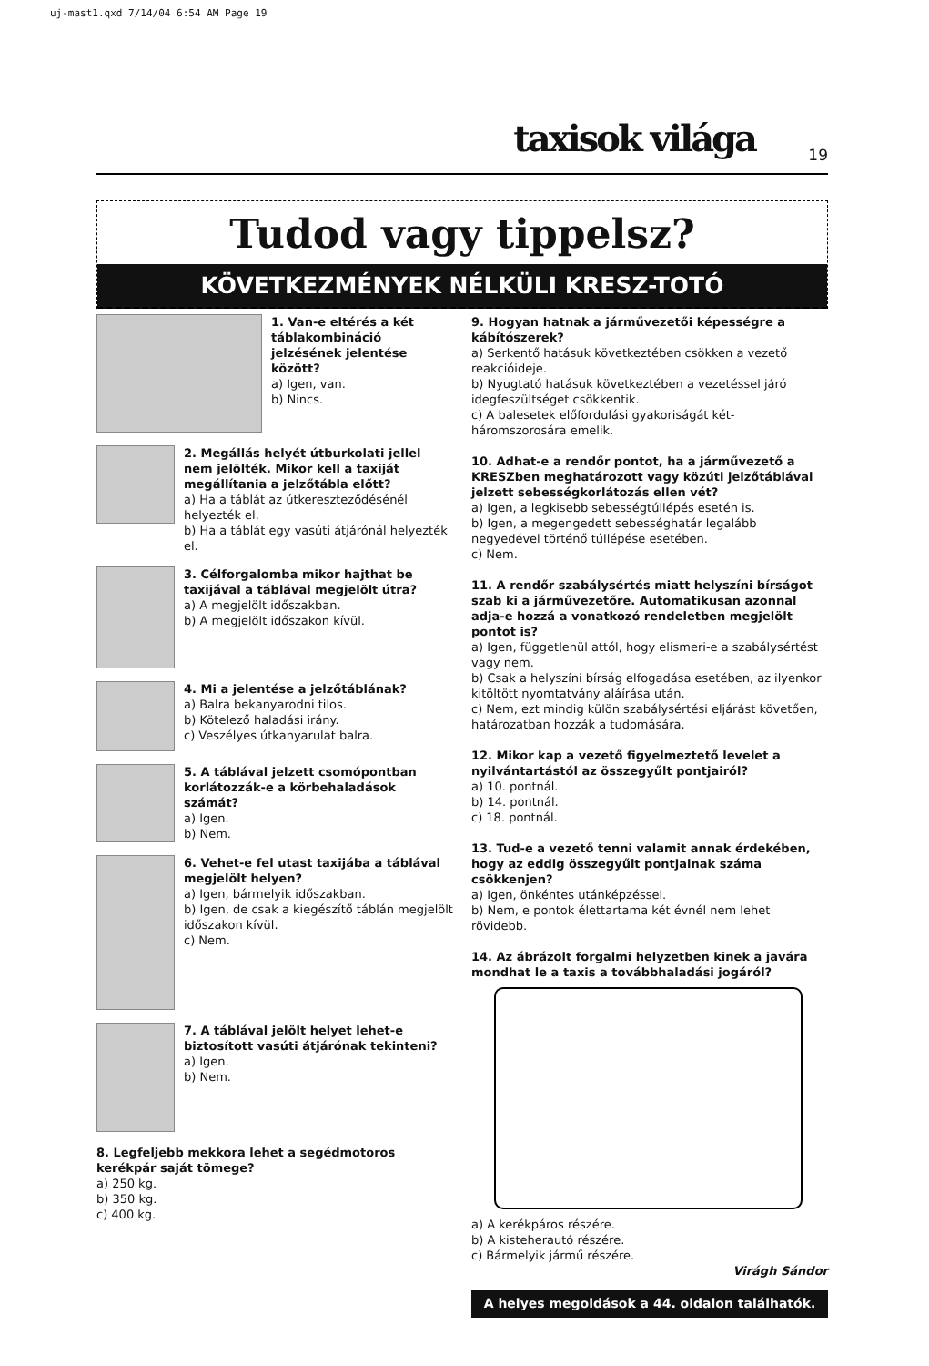uj-mast1.qxd 7/14/04 6:54 AM Page 19
taxisok világa 19
Tudod vagy tippelsz?
KÖVETKEZMÉNYEK NÉLKÜLI KRESZ-TOTÓ
1. Van-e eltérés a két táblakombináció jelzésének jelentése között?
a) Igen, van.
b) Nincs.
2. Megállás helyét útburkolati jellel nem jelölték. Mikor kell a taxiját megállítania a jelzőtábla előtt?
a) Ha a táblát az útkereszteződésénél helyezték el.
b) Ha a táblát egy vasúti átjárónál helyezték el.
3. Célforgalomba mikor hajthat be taxijával a táblával megjelölt útra?
a) A megjelölt időszakban.
b) A megjelölt időszakon kívül.
4. Mi a jelentése a jelzőtáblának?
a) Balra bekanyarodni tilos.
b) Kötelező haladási irány.
c) Veszélyes útkanyarulat balra.
5. A táblával jelzett csomópontban korlátozzák-e a körbehaladások számát?
a) Igen.
b) Nem.
6. Vehet-e fel utast taxijába a táblával megjelölt helyen?
a) Igen, bármelyik időszakban.
b) Igen, de csak a kiegészítő táblán megjelölt időszakon kívül.
c) Nem.
7. A táblával jelölt helyet lehet-e biztosított vasúti átjárónak tekinteni?
a) Igen.
b) Nem.
8. Legfeljebb mekkora lehet a segédmotoros kerékpár saját tömege?
a) 250 kg.
b) 350 kg.
c) 400 kg.
9. Hogyan hatnak a járművezetői képességre a kábítószerek?
a) Serkentő hatásuk következtében csökken a vezető reakcióideje.
b) Nyugtató hatásuk következtében a vezetéssel járó idegfeszültséget csökkentik.
c) A balesetek előfordulási gyakoriságát két-háromszorosára emelik.
10. Adhat-e a rendőr pontot, ha a járművezető a KRESZben meghatározott vagy közúti jelzőtáblával jelzett sebességkorlátozás ellen vét?
a) Igen, a legkisebb sebességtúllépés esetén is.
b) Igen, a megengedett sebességhatár legalább negyedével történő túllépése esetében.
c) Nem.
11. A rendőr szabálysértés miatt helyszíni bírságot szab ki a járművezetőre. Automatikusan azonnal adja-e hozzá a vonatkozó rendeletben megjelölt pontot is?
a) Igen, függetlenül attól, hogy elismeri-e a szabálysértést vagy nem.
b) Csak a helyszíni bírság elfogadása esetében, az ilyenkor kitöltött nyomtatvány aláírása után.
c) Nem, ezt mindig külön szabálysértési eljárást követően, határozatban hozzák a tudomására.
12. Mikor kap a vezető figyelmeztető levelet a nyilvántartástól az összegyűlt pontjairól?
a) 10. pontnál.
b) 14. pontnál.
c) 18. pontnál.
13. Tud-e a vezető tenni valamit annak érdekében, hogy az eddig összegyűlt pontjainak száma csökkenjen?
a) Igen, önkéntes utánképzéssel.
b) Nem, e pontok élettartama két évnél nem lehet rövidebb.
14. Az ábrázolt forgalmi helyzetben kinek a javára mondhat le a taxis a továbbhaladási jogáról?
a) A kerékpáros részére.
b) A kisteherautó részére.
c) Bármelyik jármű részére.
Virágh Sándor
A helyes megoldások a 44. oldalon találhatók.